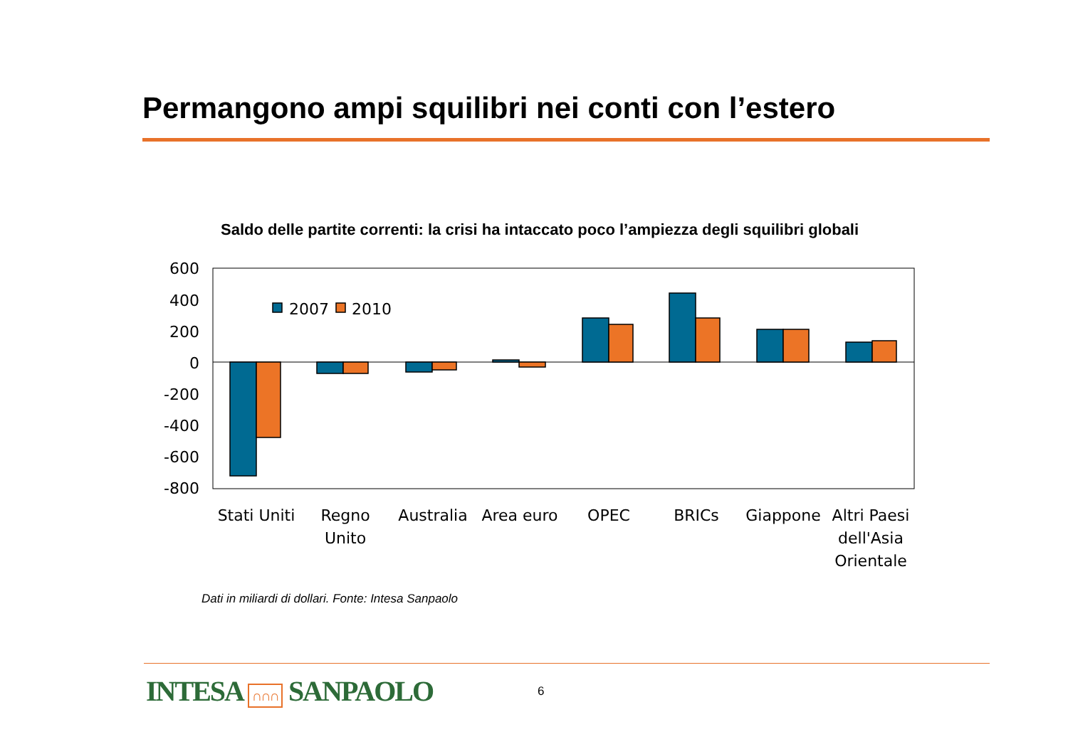Permangono ampi squilibri nei conti con l’estero
Saldo delle partite correnti: la crisi ha intaccato poco l’ampiezza degli squilibri globali
600
400
200
0
-200
-400
-600
-800
2007
2010
Stati Uniti
Regno
Unito
Australia
Area euro
OPEC
BRICs
Giappone
Altri Paesi
dell'Asia
Orientale
Dati in miliardi di dollari. Fonte: Intesa Sanpaolo
INTESA ∩∩∩ SANPAOLO 6